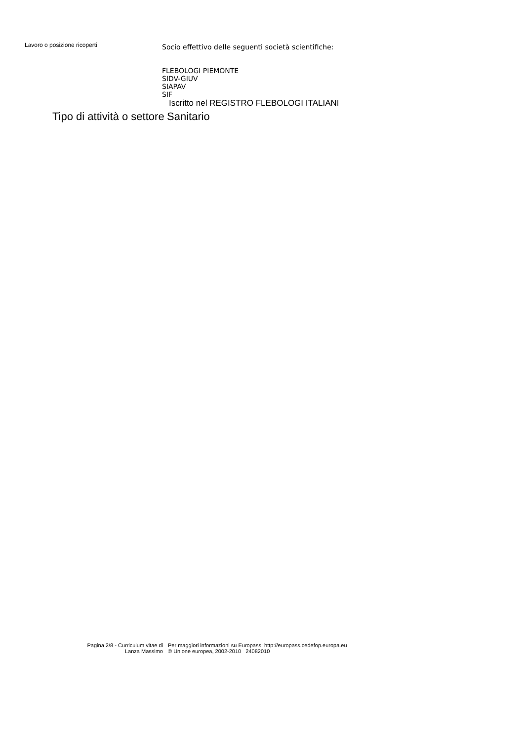Lavoro o posizione ricoperti
Socio effettivo delle seguenti società scientifiche:
FLEBOLOGI PIEMONTE
SIDV-GIUV
SIAPAV
SIF
Iscritto nel REGISTRO FLEBOLOGI ITALIANI
Tipo di attività o settore
Sanitario
Pagina 2/8 - Curriculum vitae di
Lanza Massimo
Per maggiori informazioni su Europass: http://europass.cedefop.europa.eu
© Unione europea, 2002-2010 24082010